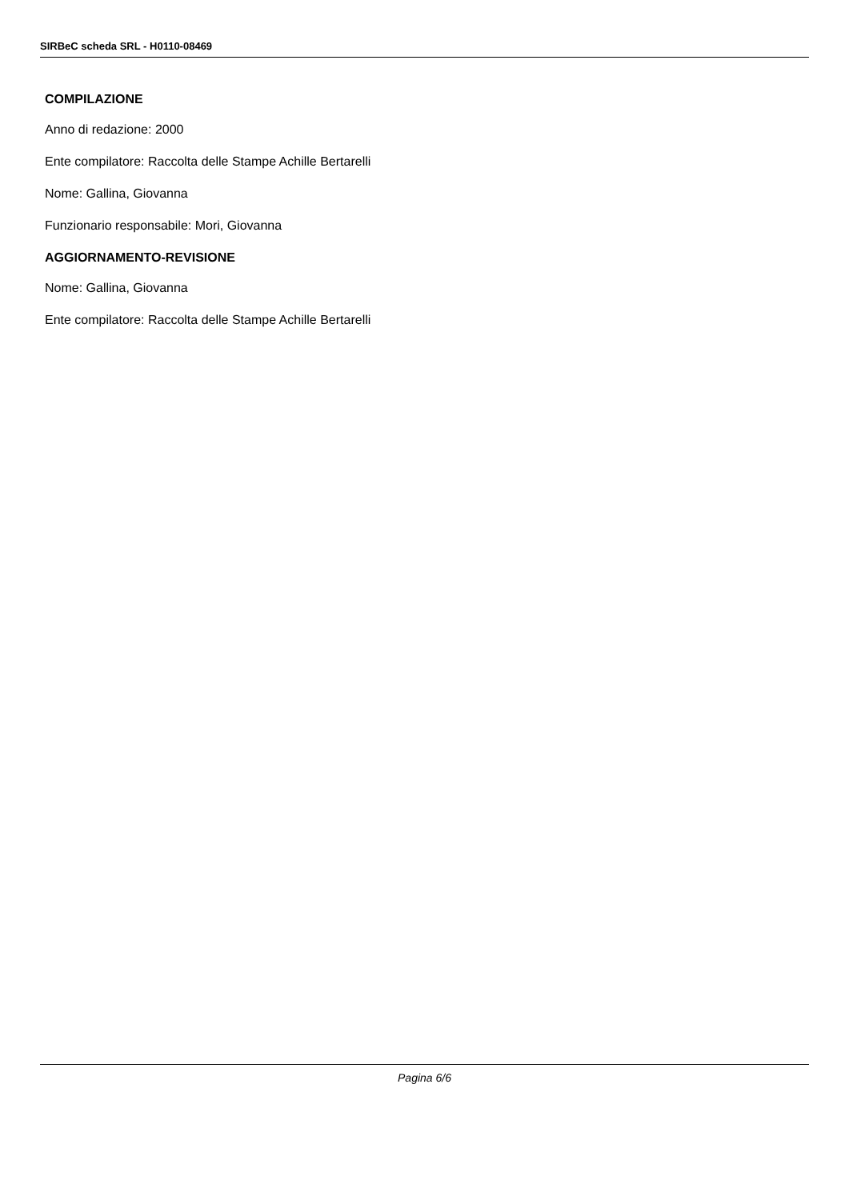SIRBeC scheda SRL - H0110-08469
COMPILAZIONE
Anno di redazione: 2000
Ente compilatore: Raccolta delle Stampe Achille Bertarelli
Nome: Gallina, Giovanna
Funzionario responsabile: Mori, Giovanna
AGGIORNAMENTO-REVISIONE
Nome: Gallina, Giovanna
Ente compilatore: Raccolta delle Stampe Achille Bertarelli
Pagina 6/6